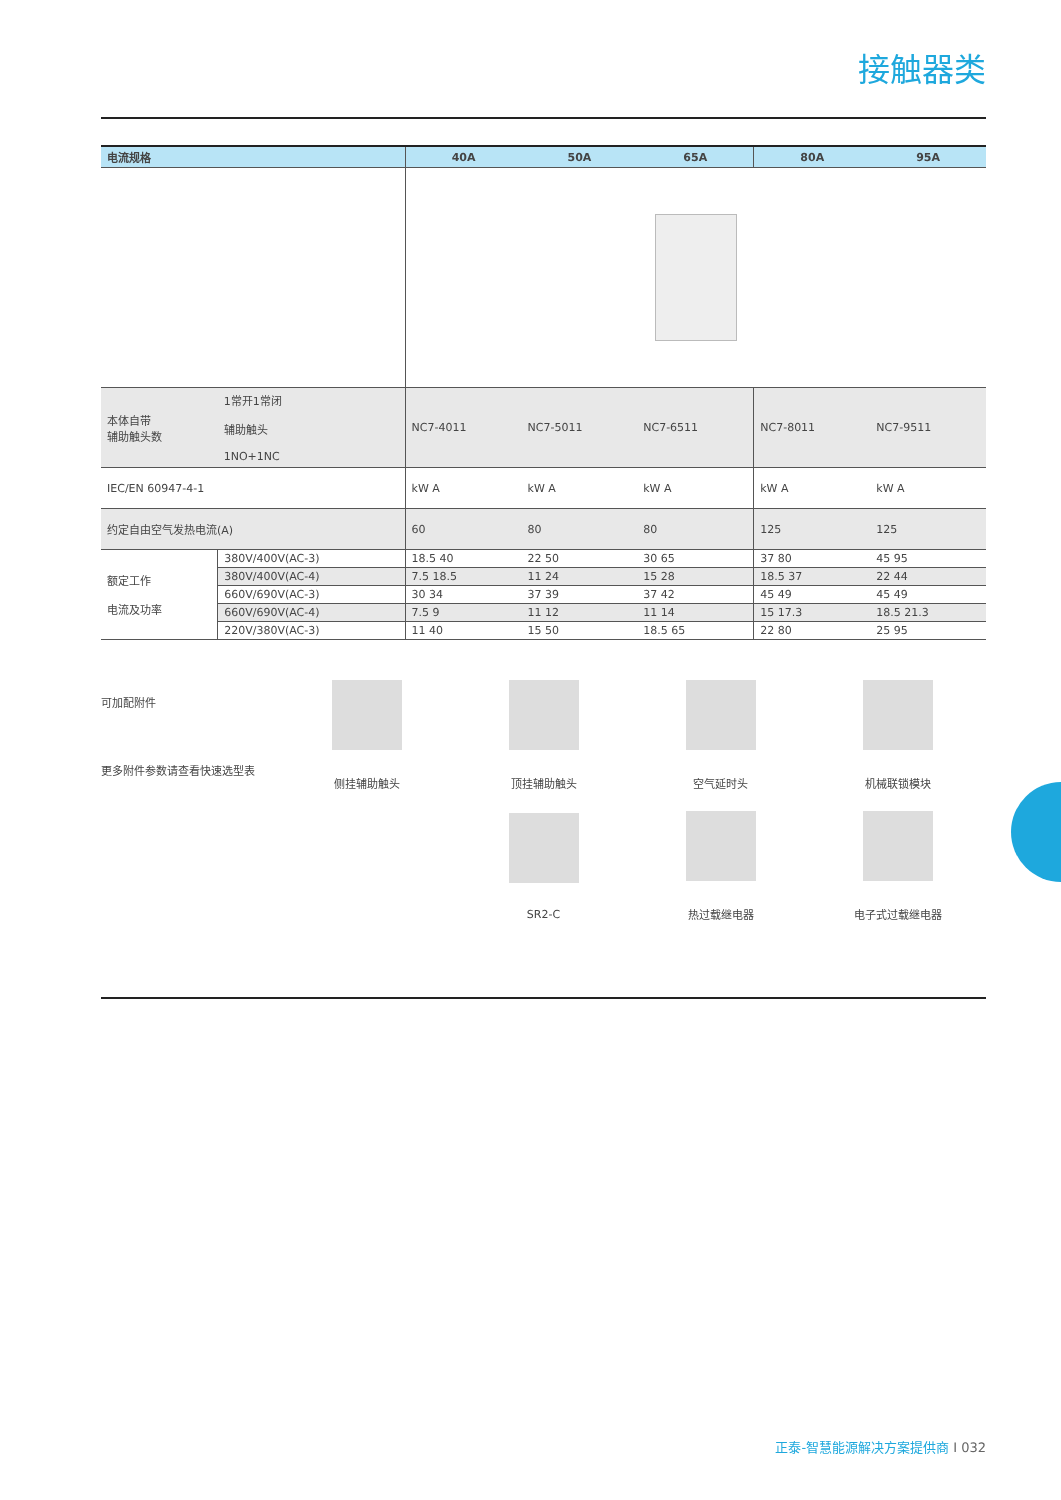接触器类
| 电流规格 | | 40A | 50A | 65A | 80A | 95A |
| --- | --- | --- | --- | --- | --- | --- |
| 本体自带 辅助触头数 | 1常开1常闭 辅助触头 1NO+1NC | NC7-4011 | NC7-5011 | NC7-6511 | NC7-8011 | NC7-9511 |
| IEC/EN 60947-4-1 | | kW A | kW A | kW A | kW A | kW A |
| 约定自由空气发热电流(A) | | 60 | 80 | 80 | 125 | 125 |
| 额定工作 电流及功率 | 380V/400V(AC-3) | 18.5 40 | 22 50 | 30 65 | 37 80 | 45 95 |
| | 380V/400V(AC-4) | 7.5 18.5 | 11 24 | 15 28 | 18.5 37 | 22 44 |
| | 660V/690V(AC-3) | 30 34 | 37 39 | 37 42 | 45 49 | 45 49 |
| | 660V/690V(AC-4) | 7.5 9 | 11 12 | 11 14 | 15 17.3 | 18.5 21.3 |
| | 220V/380V(AC-3) | 11 40 | 15 50 | 18.5 65 | 22 80 | 25 95 |
可加配附件
更多附件参数请查看快速选型表
侧挂辅助触头 顶挂辅助触头 空气延时头 机械联锁模块
SR2-C 热过载继电器 电子式过载继电器
正泰-智慧能源解决方案提供商 I 032